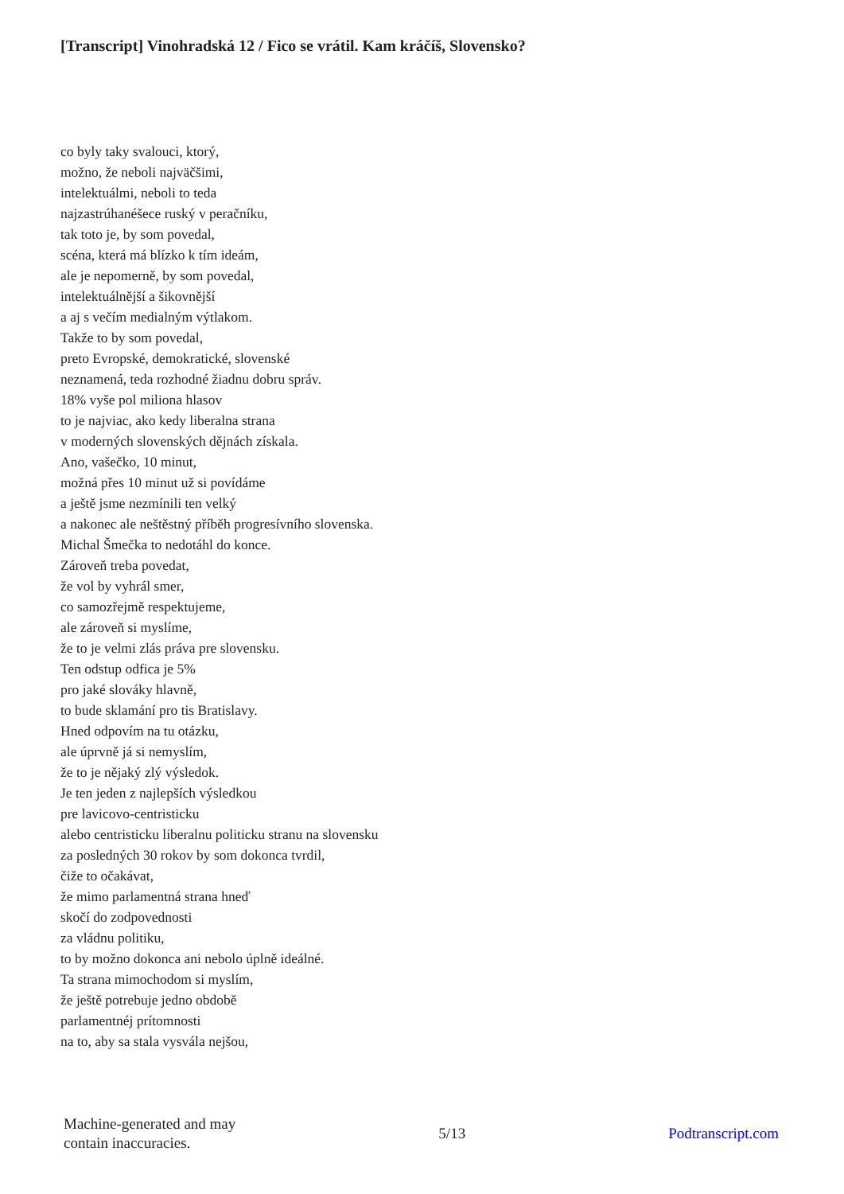[Transcript] Vinohradská 12 / Fico se vrátil. Kam kráčíš, Slovensko?
co byly taky svalouci, ktorý,
možno, že neboli najväčšimi,
intelektuálmi, neboli to teda
najzastrúhanéšece ruský v peračníku,
tak toto je, by som povedal,
scéna, která má blízko k tím ideám,
ale je nepomerně, by som povedal,
intelektuálnější a šikovnější
a aj s večím medialným výtlakom.
Takže to by som povedal,
preto Evropské, demokratické, slovenské
neznamená, teda rozhodné žiadnu dobru správ.
18% vyše pol miliona hlasov
to je najviac, ako kedy liberalna strana
v moderných slovenských dějnách získala.
Ano, vašečko, 10 minut,
možná přes 10 minut už si povídáme
a ještě jsme nezmínili ten velký
a nakonec ale neštěstný příběh progresívního slovenska.
Michal Šmečka to nedotáhl do konce.
Zároveň treba povedat,
že vol by vyhrál smer,
co samozřejmě respektujeme,
ale zároveň si myslíme,
že to je velmi zlás práva pre slovensku.
Ten odstup odfica je 5%
pro jaké slováky hlavně,
to bude sklamání pro tis Bratislavy.
Hned odpovím na tu otázku,
ale úprvně já si nemyslím,
že to je nějaký zlý výsledok.
Je ten jeden z najlepších výsledkou
pre lavicovo-centristicku
alebo centristicku liberalnu politicku stranu na slovensku
za posledných 30 rokov by som dokonca tvrdil,
čiže to očakávat,
že mimo parlamentná strana hneď
skočí do zodpovednosti
za vládnu politiku,
to by možno dokonca ani nebolo úplně ideálné.
Ta strana mimochodom si myslím,
že ještě potrebuje jedno obdobě
parlamentnéj prítomnosti
na to, aby sa stala vysvála nejšou,
Machine-generated and may
contain inaccuracies.
5/13 Podtranscript.com